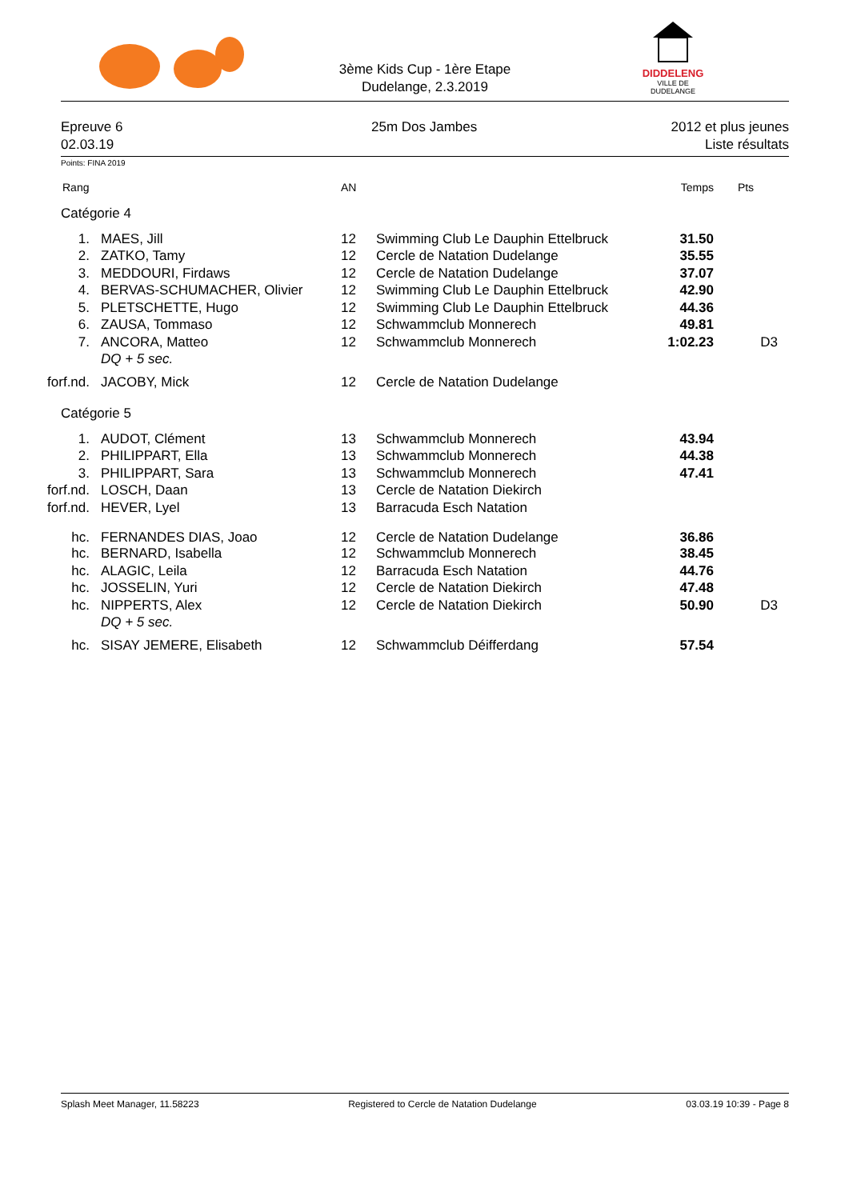3ème Kids Cup - 1ère Etape
Dudelange, 2.3.2019
DIDDELENG
VILLE DE DUDELANGE
Epreuve 6
02.03.19
25m Dos Jambes
2012 et plus jeunes
Liste résultats
Points: FINA 2019
| Rang | | AN | | Temps | Pts |
| --- | --- | --- | --- | --- | --- |
| Catégorie 4 | | | | | |
| 1. | MAES, Jill | 12 | Swimming Club Le Dauphin Ettelbruck | 31.50 | |
| 2. | ZATKO, Tamy | 12 | Cercle de Natation Dudelange | 35.55 | |
| 3. | MEDDOURI, Firdaws | 12 | Cercle de Natation Dudelange | 37.07 | |
| 4. | BERVAS-SCHUMACHER, Olivier | 12 | Swimming Club Le Dauphin Ettelbruck | 42.90 | |
| 5. | PLETSCHETTE, Hugo | 12 | Swimming Club Le Dauphin Ettelbruck | 44.36 | |
| 6. | ZAUSA, Tommaso | 12 | Schwammclub Monnerech | 49.81 | |
| 7. | ANCORA, Matteo | 12 | Schwammclub Monnerech | 1:02.23 | D3 |
| | DQ + 5 sec. | | | | |
| forf.nd. | JACOBY, Mick | 12 | Cercle de Natation Dudelange | | |
| Catégorie 5 | | | | | |
| 1. | AUDOT, Clément | 13 | Schwammclub Monnerech | 43.94 | |
| 2. | PHILIPPART, Ella | 13 | Schwammclub Monnerech | 44.38 | |
| 3. | PHILIPPART, Sara | 13 | Schwammclub Monnerech | 47.41 | |
| forf.nd. | LOSCH, Daan | 13 | Cercle de Natation Diekirch | | |
| forf.nd. | HEVER, Lyel | 13 | Barracuda Esch Natation | | |
| hc. | FERNANDES DIAS, Joao | 12 | Cercle de Natation Dudelange | 36.86 | |
| hc. | BERNARD, Isabella | 12 | Schwammclub Monnerech | 38.45 | |
| hc. | ALAGIC, Leila | 12 | Barracuda Esch Natation | 44.76 | |
| hc. | JOSSELIN, Yuri | 12 | Cercle de Natation Diekirch | 47.48 | |
| hc. | NIPPERTS, Alex | 12 | Cercle de Natation Diekirch | 50.90 | D3 |
| | DQ + 5 sec. | | | | |
| hc. | SISAY JEMERE, Elisabeth | 12 | Schwammclub Déifferdang | 57.54 | |
Splash Meet Manager, 11.58223 Registered to Cercle de Natation Dudelange 03.03.19 10:39 - Page 8